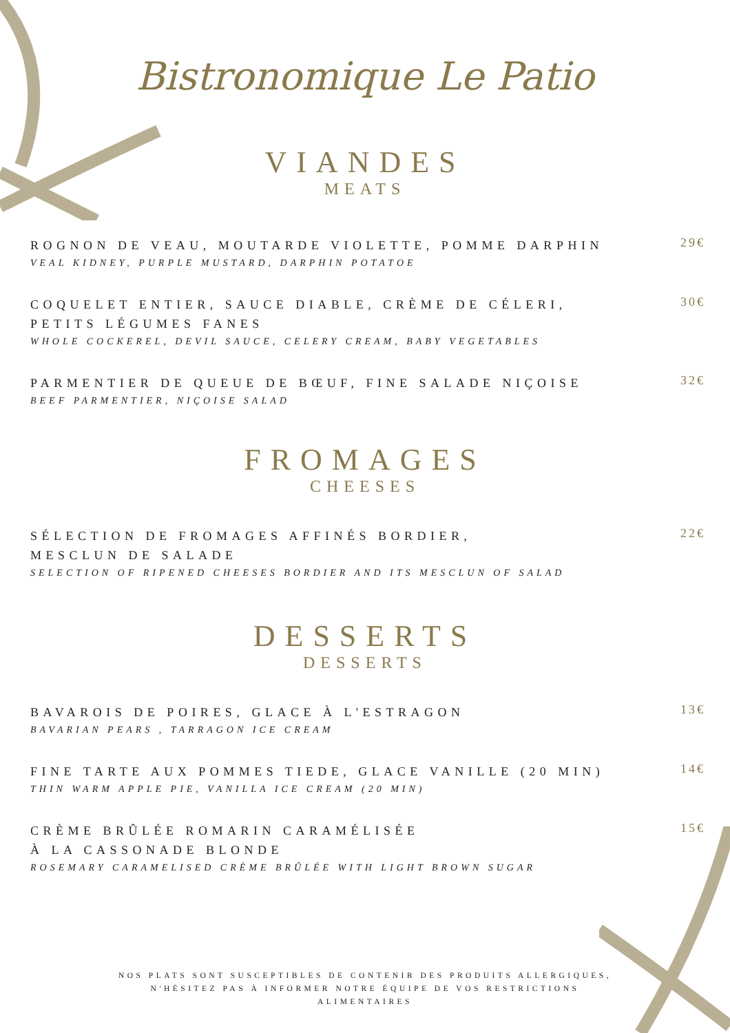Bistronomique Le Patio
VIANDES
MEATS
ROGNON DE VEAU, MOUTARDE VIOLETTE, POMME DARPHIN
VEAL KIDNEY, PURPLE MUSTARD, DARPHIN POTATOE
29€
COQUELET ENTIER, SAUCE DIABLE, CRÈME DE CÉLERI,
PETITS LÉGUMES FANES
WHOLE COCKEREL, DEVIL SAUCE, CELERY CREAM, BABY VEGETABLES
30€
PARMENTIER DE QUEUE DE BŒUF, FINE SALADE NIÇOISE
BEEF PARMENTIER, NIÇOISE SALAD
32€
FROMAGES
CHEESES
SÉLECTION DE FROMAGES AFFINÉS BORDIER,
MESCLUN DE SALADE
SELECTION OF RIPENED CHEESES BORDIER AND ITS MESCLUN OF SALAD
22€
DESSERTS
DESSERTS
BAVAROIS DE POIRES, GLACE À L'ESTRAGON
BAVARIAN PEARS , TARRAGON ICE CREAM
13€
FINE TARTE AUX POMMES TIEDE, GLACE VANILLE (20 MIN)
THIN WARM APPLE PIE, VANILLA ICE CREAM (20 MIN)
14€
CRÈME BRÛLÉE ROMARIN CARAMÉLISÉE
À LA CASSONADE BLONDE
ROSEMARY CARAMELISED CRÈME BRÛLÉE WITH LIGHT BROWN SUGAR
15€
NOS PLATS SONT SUSCEPTIBLES DE CONTENIR DES PRODUITS ALLERGIQUES,
N'HÉSITEZ PAS À INFORMER NOTRE ÉQUIPE DE VOS RESTRICTIONS
ALIMENTAIRES